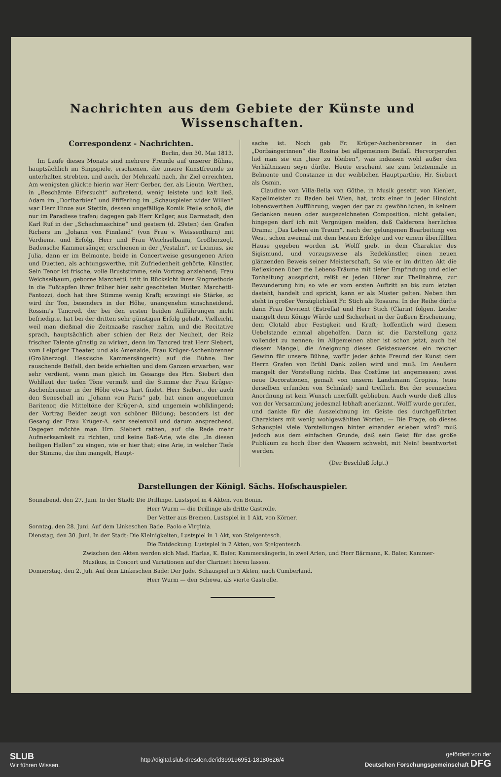Nachrichten aus dem Gebiete der Künste und Wissenschaften.
Correspondenz - Nachrichten.
Berlin, den 30. Mai 1813.
Im Laufe dieses Monats sind mehrere Fremde auf unserer Bühne, hauptsächlich im Singspiele, erschienen, die unsere Kunstfreunde zu unterhalten strebten, und auch, der Mehrzahl nach, ihr Ziel erreichten. Am wenigsten glückte hierin war Herr Gerber, der, als Lieutn. Werthen, in „Beschämte Eifersucht“ auftretend, wenig leistete und kalt ließ. Adam im „Dorfbarbier“ und Pfifferling im „Schauspieler wider Willen“ war Herr Hinze aus Stettin, dessen ungefällige Komik Pfeile schoß, die nur im Paradiese trafen; dagegen gab Herr Krüger, aus Darmstadt, den Karl Ruf in der „Schachmaschine“ und gestern (d. 29sten) den Grafen Richers im „Johann von Finnland“ (von Frau v. Weissenthurn) mit Verdienst und Erfolg. Herr und Frau Weichselbaum, Großherzogl. Badensche Kammersänger, erschienen in der „Vestalin“, er Licinius, sie Julia, dann er im Belmonte, beide in Concertweise gesungenen Arien und Duetten, als achtungswerthe, mit Zufriedenheit gehörte, Künstler. Sein Tenor ist frische, volle Bruststimme, sein Vortrag anziehend; Frau Weichselbaum, geborne Marchetti, tritt in Rücksicht ihrer Singmethode in die Fußtapfen ihrer früher hier sehr geachteten Mutter, Marchetti-Fantozzi, doch hat ihre Stimme wenig Kraft; erzwingt sie Stärke, so wird ihr Ton, besonders in der Höhe, unangenehm einschneidend. Rossini's Tancred, der bei den ersten beiden Aufführungen nicht befriedigte, hat bei der dritten sehr günstigen Erfolg gehabt. Vielleicht, weil man dießmal die Zeitmaaße rascher nahm, und die Recitative sprach, hauptsächlich aber schien der Reiz der Neuheit, der Reiz frischer Talente günstig zu wirken, denn im Tancred trat Herr Siebert, vom Leipziger Theater, und als Amenaide, Frau Krüger-Aschenbrenner (Großherzogl. Hessische Kammersängerin) auf die Bühne. Der rauschende Beifall, den beide erhielten und dem Ganzen erwarben, war sehr verdient, wenn man gleich im Gesange des Hrn. Siebert den Wohllaut der tiefen Töne vermißt und die Stimme der Frau Krüger-Aschenbrenner in der Höhe etwas hart findet. Herr Siebert, der auch den Seneschall im „Johann von Paris“ gab, hat einen angenehmen Baritenor, die Mitteltöne der Krüger-A. sind ungemein wohlklingend; der Vortrag Beider zeugt von schöner Bildung; besonders ist der Gesang der Frau Krüger-A. sehr seelenvoll und darum ansprechend. Dagegen möchte man Hrn. Siebert rathen, auf die Rede mehr Aufmerksamkeit zu richten, und keine Baß-Arie, wie die: „In diesen heiligen Hallen“ zu singen, wie er hier that; eine Arie, in welcher Tiefe der Stimme, die ihm mangelt, Haupt-
sache ist. Noch gab Fr. Krüger-Aschenbrenner in den „Dorfsängerinnen“ die Rosina bei allgemeinem Beifall. Hervorgerufen lud man sie ein „hier zu bleiben“, was indessen wohl außer den Verhältnissen seyn dürfte. Heute erscheint sie zum letztenmale in Belmonte und Constanze in der weiblichen Hauptparthie, Hr. Siebert als Osmin.
Claudine von Villa-Bella von Göthe, in Musik gesetzt von Kienlen, Kapellmeister zu Baden bei Wien, hat, trotz einer in jeder Hinsicht lobenswerthen Aufführung, wegen der gar zu gewöhnlichen, in keinem Gedanken neuen oder ausgezeichneten Composition, nicht gefallen; hingegen darf ich mit Vergnügen melden, daß Calderons herrliches Drama: „Das Leben ein Traum“, nach der gelungenen Bearbeitung von West, schon zweimal mit dem besten Erfolge und vor einem überfüllten Hause gegeben worden ist. Wolff giebt in dem Charakter des Sigismund, und vorzugsweise als Redekünstler, einen neuen glänzenden Beweis seiner Meisterschaft. So wie er im dritten Akt die Reflexionen über die Lebens-Träume mit tiefer Empfindung und edler Tonhaltung ausspricht, reißt er jeden Hörer zur Theilnahme, zur Bewunderung hin; so wie er vom ersten Auftritt an bis zum letzten dasteht, handelt und spricht, kann er als Muster gelten. Neben ihm steht in großer Vorzüglichkeit Fr. Stich als Rosaura. In der Reihe dürfte dann Frau Devrient (Estrella) und Herr Stich (Clarin) folgen. Leider mangelt dem Könige Würde und Sicherheit in der äußern Erscheinung, dem Clotald aber Festigkeit und Kraft; hoffentlich wird diesem Uebelstande einmal abgeholfen. Dann ist die Darstellung ganz vollendet zu nennen; im Allgemeinen aber ist schon jetzt, auch bei diesem Mangel, die Aneignung dieses Geisteswerkes ein reicher Gewinn für unsere Bühne, wofür jeder ächte Freund der Kunst dem Herrn Grafen von Brühl Dank zollen wird und muß. Im Aeußern mangelt der Vorstellung nichts. Das Costüme ist angemessen; zwei neue Decorationen, gemalt von unserm Landsmann Gropius, (eine derselben erfunden von Schinkel) sind trefflich. Bei der scenischen Anordnung ist kein Wunsch unerfüllt geblieben. Auch wurde dieß alles von der Versammlung jedesmal lebhaft anerkannt. Wolff wurde gerufen, und dankte für die Auszeichnung im Geiste des durchgeführten Charakters mit wenig wohlgewählten Worten. — Die Frage, ob dieses Schauspiel viele Vorstellungen hinter einander erleben wird? muß jedoch aus dem einfachen Grunde, daß sein Geist für das große Publikum zu hoch über den Wassern schwebt, mit Nein! beantwortet werden.
(Der Beschluß folgt.)
Darstellungen der Königl. Sächs. Hofschauspieler.
Sonnabend, den 27. Juni. In der Stadt: Die Drillinge. Lustspiel in 4 Akten, von Bonin.
Herr Wurm — die Drillinge als dritte Gastrolle.
Der Vetter aus Bremen. Lustspiel in 1 Akt, von Körner.
Sonntag, den 28. Juni. Auf dem Linkeschen Bade. Paolo e Virginia.
Dienstag, den 30. Juni. In der Stadt: Die Kleinigkeiten, Lustspiel in 1 Akt, von Steigentesch.
Die Entdeckung. Lustspiel in 2 Akten, von Steigentesch.
Zwischen den Akten werden sich Mad. Harlas, K. Baier. Kammersängerin, in zwei Arien, und Herr Bärmann, K. Baier. Kammer-Musikus, in Concert und Variationen auf der Clarinett hören lassen.
Donnerstag, den 2. Juli. Auf dem Linkeschen Bade: Der Jude. Schauspiel in 5 Akten, nach Cumberland.
Herr Wurm — den Schewa, als vierte Gastrolle.
SLUB
Wir führen Wissen.
http://digital.slub-dresden.de/id399196951-18180626/4
gefördert von der
Deutschen Forschungsgemeinschaft DFG